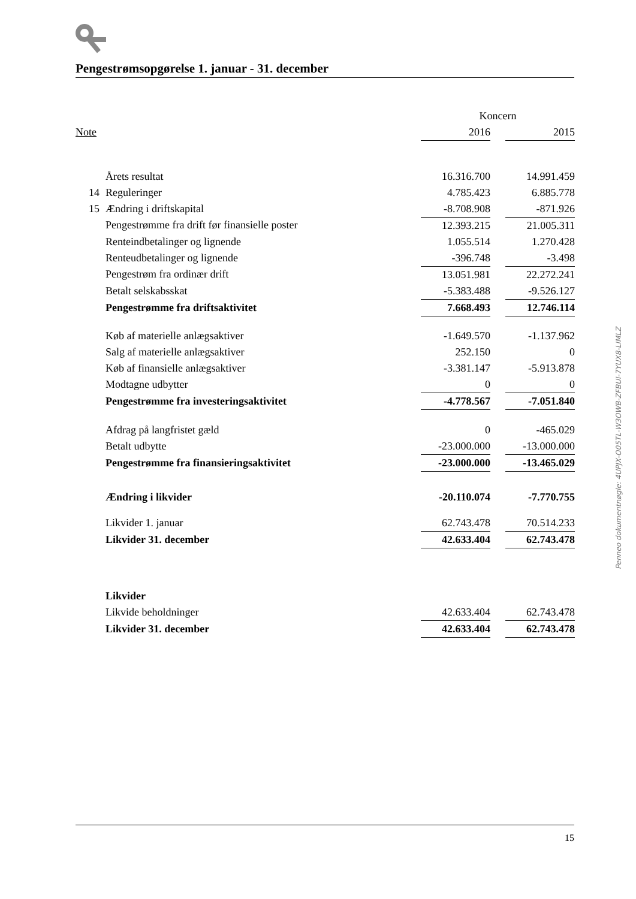Pengestrømsopgørelse 1. januar - 31. december
| | | Koncern | | |
| Note | | 2016 | | 2015 |
| | Årets resultat | 16.316.700 | | 14.991.459 |
| 14 | Reguleringer | 4.785.423 | | 6.885.778 |
| 15 | Ændring i driftskapital | -8.708.908 | | -871.926 |
| | Pengestrømme fra drift før finansielle poster | 12.393.215 | | 21.005.311 |
| | Renteindbetalinger og lignende | 1.055.514 | | 1.270.428 |
| | Renteudbetalinger og lignende | -396.748 | | -3.498 |
| | Pengestrøm fra ordinær drift | 13.051.981 | | 22.272.241 |
| | Betalt selskabsskat | -5.383.488 | | -9.526.127 |
| | Pengestrømme fra driftsaktivitet | 7.668.493 | | 12.746.114 |
| | Køb af materielle anlægsaktiver | -1.649.570 | | -1.137.962 |
| | Salg af materielle anlægsaktiver | 252.150 | | 0 |
| | Køb af finansielle anlægsaktiver | -3.381.147 | | -5.913.878 |
| | Modtagne udbytter | 0 | | 0 |
| | Pengestrømme fra investeringsaktivitet | -4.778.567 | | -7.051.840 |
| | Afdrag på langfristet gæld | 0 | | -465.029 |
| | Betalt udbytte | -23.000.000 | | -13.000.000 |
| | Pengestrømme fra finansieringsaktivitet | -23.000.000 | | -13.465.029 |
| | Ændring i likvider | -20.110.074 | | -7.770.755 |
| | Likvider 1. januar | 62.743.478 | | 70.514.233 |
| | Likvider 31. december | 42.633.404 | | 62.743.478 |
| | Likvider | | | |
| | Likvide beholdninger | 42.633.404 | | 62.743.478 |
| | Likvider 31. december | 42.633.404 | | 62.743.478 |
Penneo dokumentnøgle: 4UPJX-O05TL-W3OWB-ZFBUI-7YUX8-LIMLZ
15